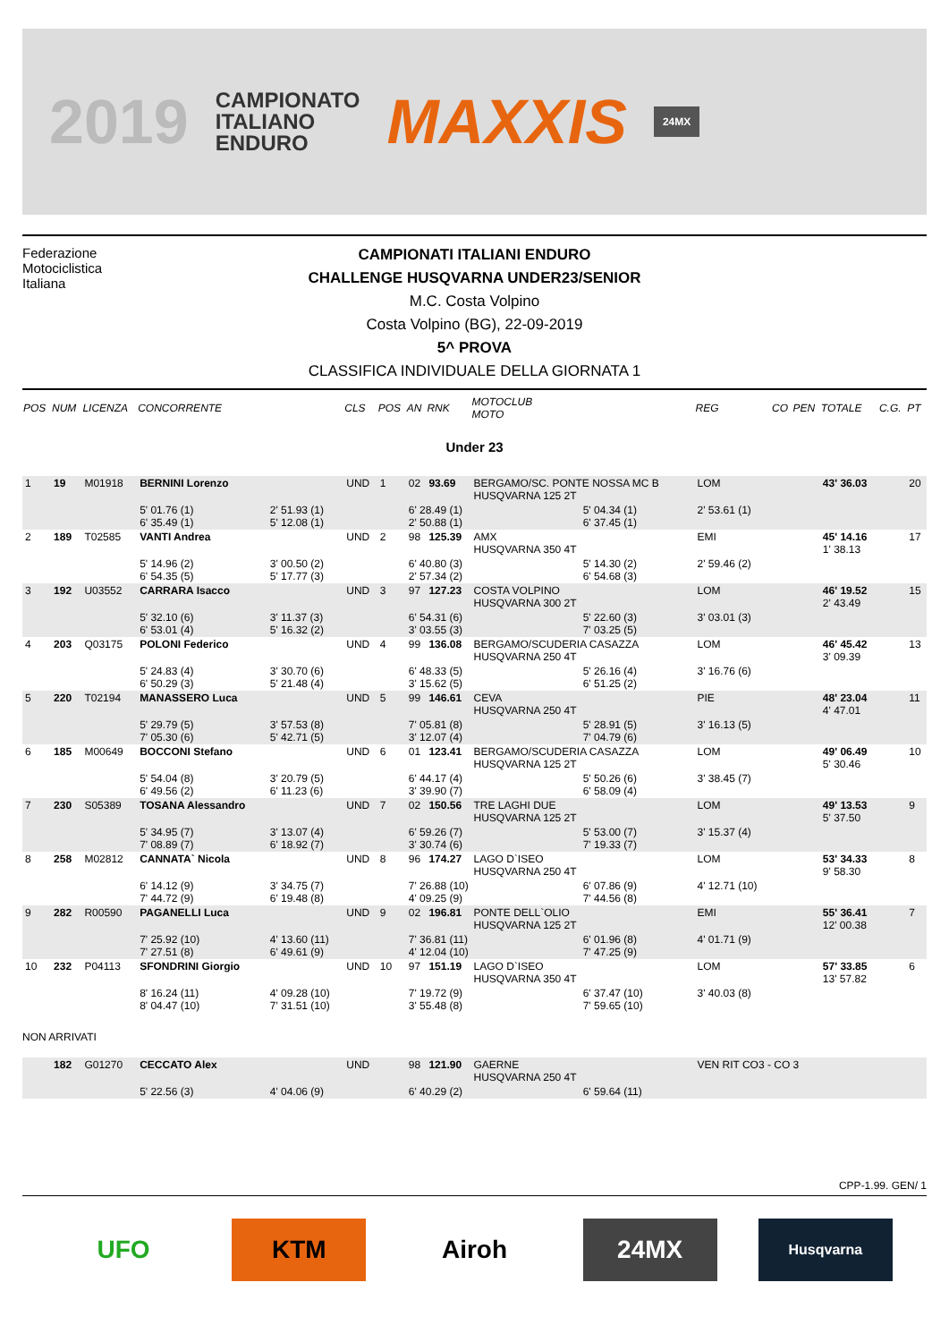2019
CAMPIONATO
ITALIANO
ENDURO
MAXXIS 24MX
Federazione
Motociclistica
Italiana
CAMPIONATI ITALIANI ENDURO
CHALLENGE HUSQVARNA UNDER23/SENIOR
M.C. Costa Volpino
Costa Volpino (BG), 22-09-2019
5^ PROVA
CLASSIFICA INDIVIDUALE DELLA GIORNATA 1
| POS | NUM | LICENZA | CONCORRENTE | | CLS | POS | AN | RNK | MOTOCLUB MOTO | | REG | CO | PEN | TOTALE | C.G. | PT |
| --- | --- | --- | --- | --- | --- | --- | --- | --- | --- | --- | --- | --- | --- | --- | --- | --- |
| Under 23 | | | | | | | | | | | | | | | | |
| 1 | 19 | M01918 | BERNINI Lorenzo | | UND | 1 | 02 | 93.69 | BERGAMO/SC. PONTE NOSSA MC B HUSQVARNA 125 2T | | LOM | | | 43' 36.03 | | 20 |
| | | | 5' 01.76 (1) 6' 35.49 (1) | 2' 51.93 (1) 5' 12.08 (1) | | | 6' 28.49 (1) 2' 50.88 (1) | | | 5' 04.34 (1) 6' 37.45 (1) | 2' 53.61 (1) | | | | | |
| 2 | 189 | T02585 | VANTI Andrea | | UND | 2 | 98 | 125.39 | AMX HUSQVARNA 350 4T | | EMI | | | 45' 14.16 1' 38.13 | | 17 |
| | | | 5' 14.96 (2) 6' 54.35 (5) | 3' 00.50 (2) 5' 17.77 (3) | | | 6' 40.80 (3) 2' 57.34 (2) | | | 5' 14.30 (2) 6' 54.68 (3) | 2' 59.46 (2) | | | | | |
| 3 | 192 | U03552 | CARRARA Isacco | | UND | 3 | 97 | 127.23 | COSTA VOLPINO HUSQVARNA 300 2T | | LOM | | | 46' 19.52 2' 43.49 | | 15 |
| | | | 5' 32.10 (6) 6' 53.01 (4) | 3' 11.37 (3) 5' 16.32 (2) | | | 6' 54.31 (6) 3' 03.55 (3) | | | 5' 22.60 (3) 7' 03.25 (5) | 3' 03.01 (3) | | | | | |
| 4 | 203 | Q03175 | POLONI Federico | | UND | 4 | 99 | 136.08 | BERGAMO/SCUDERIA CASAZZA HUSQVARNA 250 4T | | LOM | | | 46' 45.42 3' 09.39 | | 13 |
| | | | 5' 24.83 (4) 6' 50.29 (3) | 3' 30.70 (6) 5' 21.48 (4) | | | 6' 48.33 (5) 3' 15.62 (5) | | | 5' 26.16 (4) 6' 51.25 (2) | 3' 16.76 (6) | | | | | |
| 5 | 220 | T02194 | MANASSERO Luca | | UND | 5 | 99 | 146.61 | CEVA HUSQVARNA 250 4T | | PIE | | | 48' 23.04 4' 47.01 | | 11 |
| | | | 5' 29.79 (5) 7' 05.30 (6) | 3' 57.53 (8) 5' 42.71 (5) | | | 7' 05.81 (8) 3' 12.07 (4) | | | 5' 28.91 (5) 7' 04.79 (6) | 3' 16.13 (5) | | | | | |
| 6 | 185 | M00649 | BOCCONI Stefano | | UND | 6 | 01 | 123.41 | BERGAMO/SCUDERIA CASAZZA HUSQVARNA 125 2T | | LOM | | | 49' 06.49 5' 30.46 | | 10 |
| | | | 5' 54.04 (8) 6' 49.56 (2) | 3' 20.79 (5) 6' 11.23 (6) | | | 6' 44.17 (4) 3' 39.90 (7) | | | 5' 50.26 (6) 6' 58.09 (4) | 3' 38.45 (7) | | | | | |
| 7 | 230 | S05389 | TOSANA Alessandro | | UND | 7 | 02 | 150.56 | TRE LAGHI DUE HUSQVARNA 125 2T | | LOM | | | 49' 13.53 5' 37.50 | | 9 |
| | | | 5' 34.95 (7) 7' 08.89 (7) | 3' 13.07 (4) 6' 18.92 (7) | | | 6' 59.26 (7) 3' 30.74 (6) | | | 5' 53.00 (7) 7' 19.33 (7) | 3' 15.37 (4) | | | | | |
| 8 | 258 | M02812 | CANNATA` Nicola | | UND | 8 | 96 | 174.27 | LAGO D`ISEO HUSQVARNA 250 4T | | LOM | | | 53' 34.33 9' 58.30 | | 8 |
| | | | 6' 14.12 (9) 7' 44.72 (9) | 3' 34.75 (7) 6' 19.48 (8) | | | 7' 26.88 (10) 4' 09.25 (9) | | | 6' 07.86 (9) 7' 44.56 (8) | 4' 12.71 (10) | | | | | |
| 9 | 282 | R00590 | PAGANELLI Luca | | UND | 9 | 02 | 196.81 | PONTE DELL`OLIO HUSQVARNA 125 2T | | EMI | | | 55' 36.41 12' 00.38 | | 7 |
| | | | 7' 25.92 (10) 7' 27.51 (8) | 4' 13.60 (11) 6' 49.61 (9) | | | 7' 36.81 (11) 4' 12.04 (10) | | | 6' 01.96 (8) 7' 47.25 (9) | 4' 01.71 (9) | | | | | |
| 10 | 232 | P04113 | SFONDRINI Giorgio | | UND | 10 | 97 | 151.19 | LAGO D`ISEO HUSQVARNA 350 4T | | LOM | | | 57' 33.85 13' 57.82 | | 6 |
| | | | 8' 16.24 (11) 8' 04.47 (10) | 4' 09.28 (10) 7' 31.51 (10) | | | 7' 19.72 (9) 3' 55.48 (8) | | | 6' 37.47 (10) 7' 59.65 (10) | 3' 40.03 (8) | | | | | |
| NON ARRIVATI | | | | | | | | | | | | | | | | |
| | 182 | G01270 | CECCATO Alex | | UND | | 98 | 121.90 | GAERNE HUSQVARNA 250 4T | | VEN RIT CO3 - CO 3 | | | | | |
| | | | 5' 22.56 (3) | 4' 04.06 (9) | | | 6' 40.29 (2) | | | 6' 59.64 (11) | | | | | | |
CPP-1.99. GEN/ 1
UFO KTM Airoh 24MX
Husqvarna